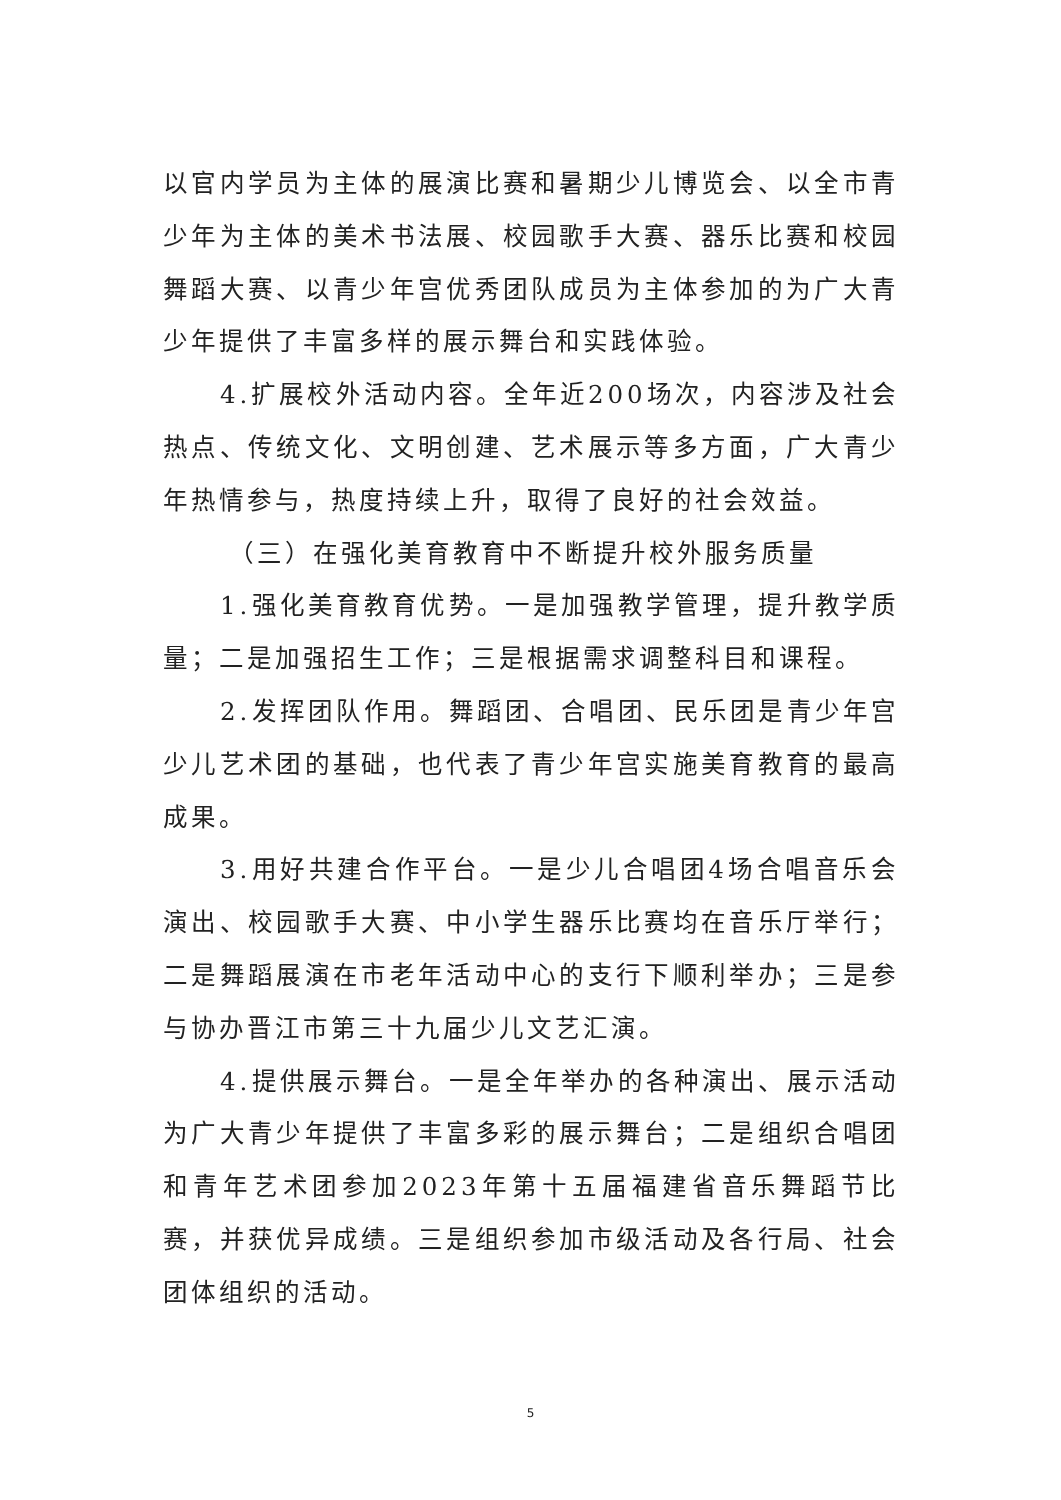以官内学员为主体的展演比赛和暑期少儿博览会、以全市青少年为主体的美术书法展、校园歌手大赛、器乐比赛和校园舞蹈大赛、以青少年宫优秀团队成员为主体参加的为广大青少年提供了丰富多样的展示舞台和实践体验。
4.扩展校外活动内容。全年近200场次，内容涉及社会热点、传统文化、文明创建、艺术展示等多方面，广大青少年热情参与，热度持续上升，取得了良好的社会效益。
（三）在强化美育教育中不断提升校外服务质量
1.强化美育教育优势。一是加强教学管理，提升教学质量；二是加强招生工作；三是根据需求调整科目和课程。
2.发挥团队作用。舞蹈团、合唱团、民乐团是青少年宫少儿艺术团的基础，也代表了青少年宫实施美育教育的最高成果。
3.用好共建合作平台。一是少儿合唱团4场合唱音乐会演出、校园歌手大赛、中小学生器乐比赛均在音乐厅举行；二是舞蹈展演在市老年活动中心的支行下顺利举办；三是参与协办晋江市第三十九届少儿文艺汇演。
4.提供展示舞台。一是全年举办的各种演出、展示活动为广大青少年提供了丰富多彩的展示舞台；二是组织合唱团和青年艺术团参加2023年第十五届福建省音乐舞蹈节比赛，并获优异成绩。三是组织参加市级活动及各行局、社会团体组织的活动。
5